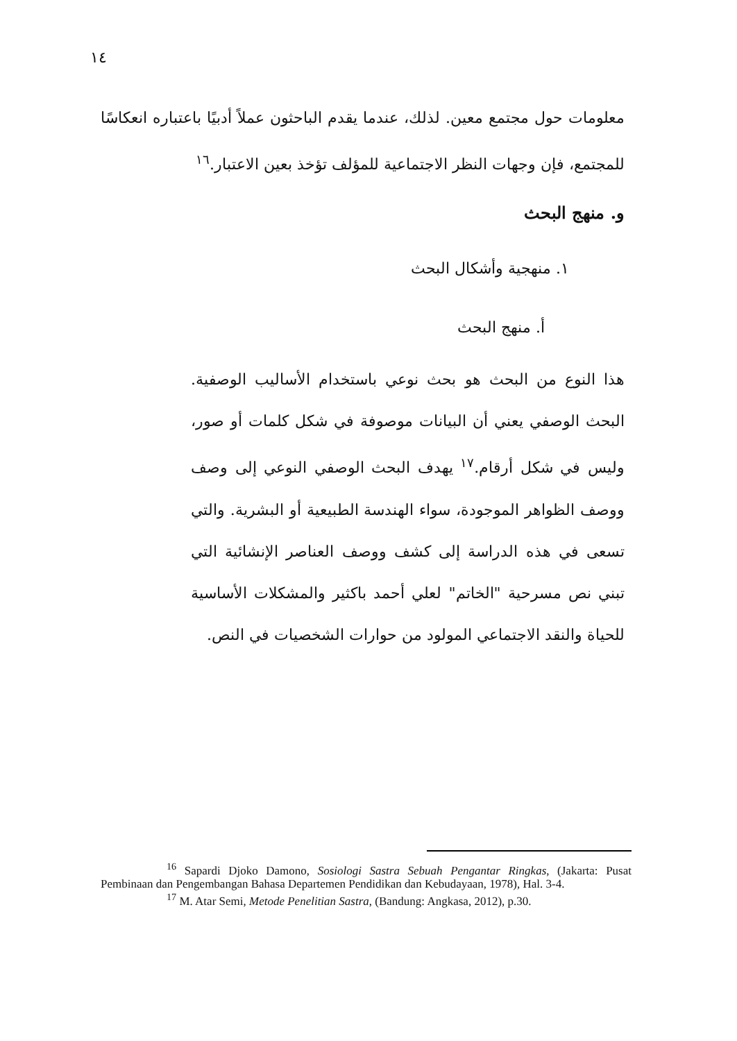١٤
معلومات حول مجتمع معين. لذلك، عندما يقدم الباحثون عملاً أدبيًا باعتباره انعكاسًا للمجتمع، فإن وجهات النظر الاجتماعية للمؤلف تؤخذ بعين الاعتبار.<sup>١٦</sup>
و. منهج البحث
١. منهجية وأشكال البحث
أ. منهج البحث
هذا النوع من البحث هو بحث نوعي باستخدام الأساليب الوصفية. البحث الوصفي يعني أن البيانات موصوفة في شكل كلمات أو صور، وليس في شكل أرقام.<sup>١٧</sup> يهدف البحث الوصفي النوعي إلى وصف ووصف الظواهر الموجودة، سواء الهندسة الطبيعية أو البشرية. والتي تسعى في هذه الدراسة إلى كشف ووصف العناصر الإنشائية التي تبني نص مسرحية "الخاتم" لعلي أحمد باكثير والمشكلات الأساسية للحياة والنقد الاجتماعي المولود من حوارات الشخصيات في النص.
<sup>16</sup> Sapardi Djoko Damono, Sosiologi Sastra Sebuah Pengantar Ringkas, (Jakarta: Pusat Pembinaan dan Pengembangan Bahasa Departemen Pendidikan dan Kebudayaan, 1978), Hal. 3-4.
<sup>17</sup> M. Atar Semi, Metode Penelitian Sastra, (Bandung: Angkasa, 2012), p.30.